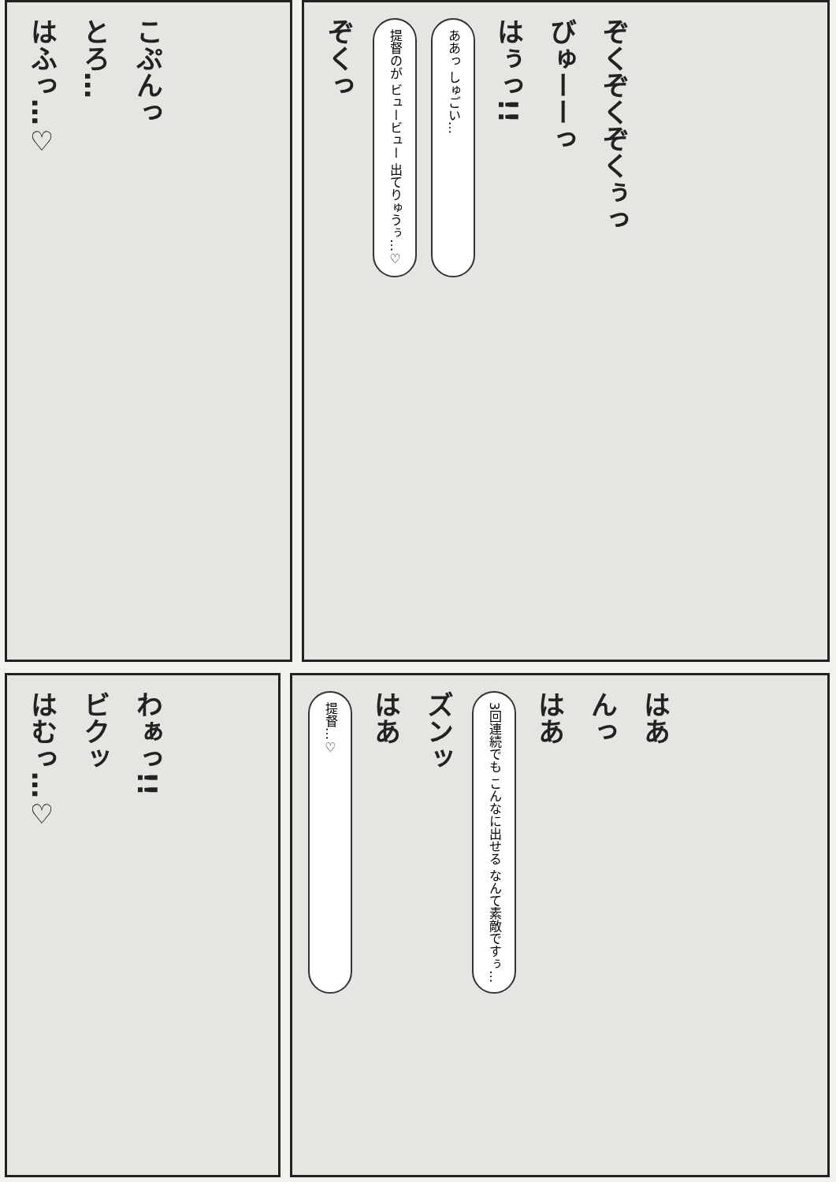はふっ…♡
とろ…
こぷんっ
ぞくっ
提督のが ビュービュー 出てりゅうぅ…♡
ああっ しゅごい…
はぅっ!!
びゅーーっ
ぞくぞくぞくぅっ
はむっ…♡
ビクッ
わぁっ!!
提督…♡
はあ
ズンッ
3回連続でも こんなに出せる なんて素敵ですぅ…
はあ
んっ
はあ